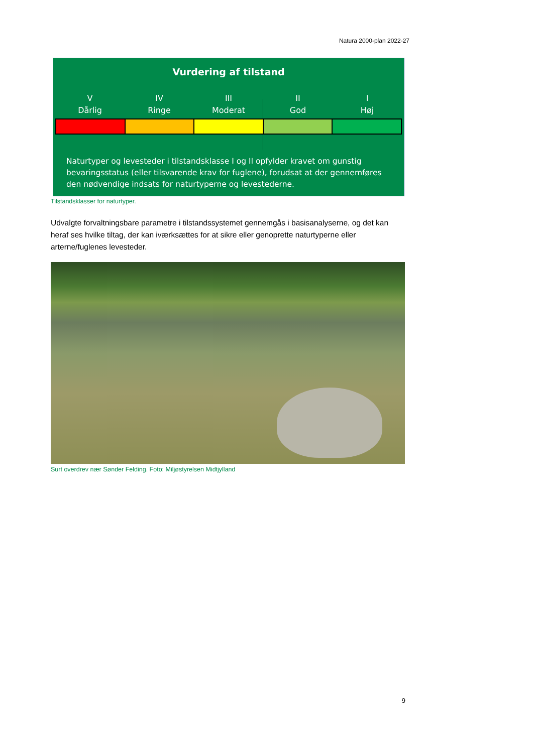Natura 2000-plan 2022-27
Vurdering af tilstand
V
Dårlig
IV
Ringe
III
Moderat
II
God
I
Høj
Naturtyper og levesteder i tilstandsklasse I og II opfylder kravet om gunstig bevaringsstatus (eller tilsvarende krav for fuglene), forudsat at der gennemføres den nødvendige indsats for naturtyperne og levestederne.
Tilstandsklasser for naturtyper.
Udvalgte forvaltningsbare parametre i tilstandssystemet gennemgås i basisanalyserne, og det kan heraf ses hvilke tiltag, der kan iværksættes for at sikre eller genoprette naturtyperne eller arterne/fuglenes levesteder.
Surt overdrev nær Sønder Felding. Foto: Miljøstyrelsen Midtjylland
9